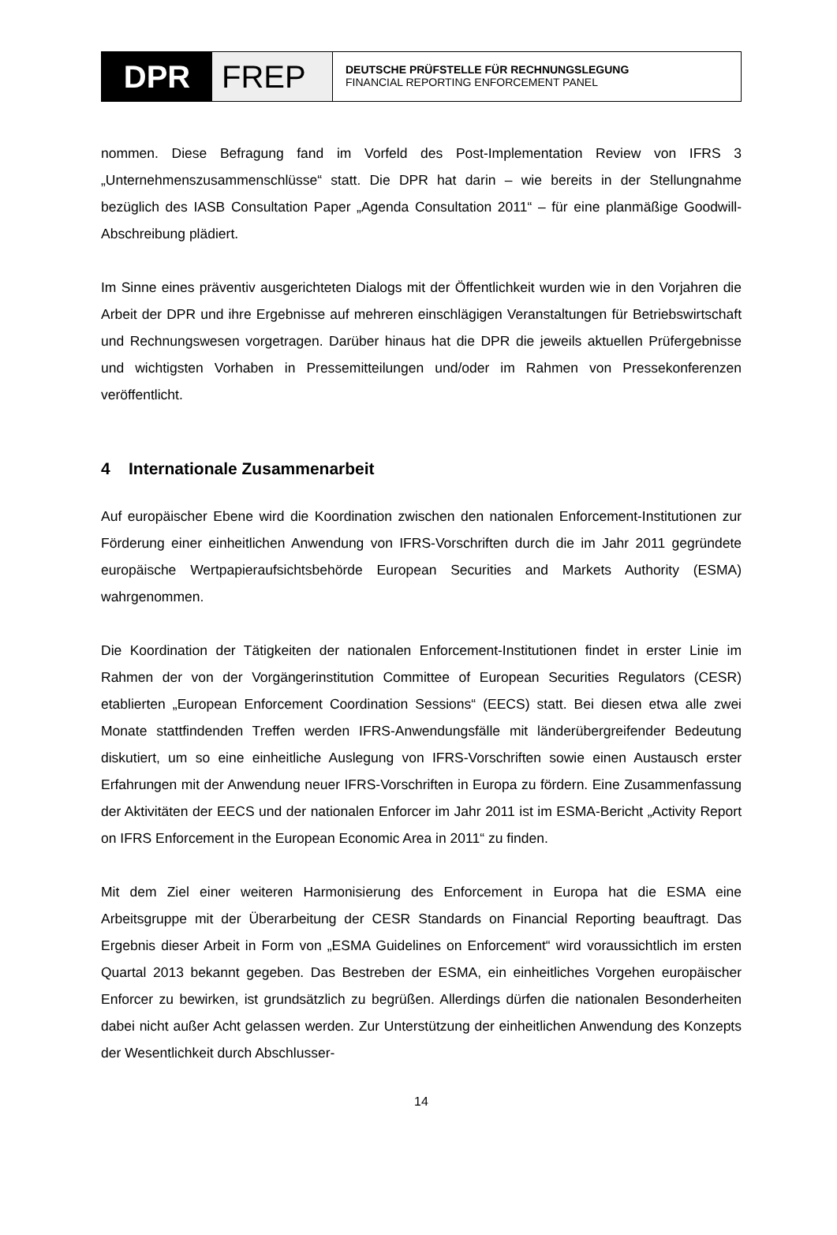DPR FREP
DEUTSCHE PRÜFSTELLE FÜR RECHNUNGSLEGUNG
FINANCIAL REPORTING ENFORCEMENT PANEL
nommen. Diese Befragung fand im Vorfeld des Post-Implementation Review von IFRS 3 „Unternehmenszusammenschlüsse“ statt. Die DPR hat darin – wie bereits in der Stellungnahme bezüglich des IASB Consultation Paper „Agenda Consultation 2011“ – für eine planmäßige Goodwill-Abschreibung plädiert.
Im Sinne eines präventiv ausgerichteten Dialogs mit der Öffentlichkeit wurden wie in den Vorjahren die Arbeit der DPR und ihre Ergebnisse auf mehreren einschlägigen Veranstaltungen für Betriebswirtschaft und Rechnungswesen vorgetragen. Darüber hinaus hat die DPR die jeweils aktuellen Prüfergebnisse und wichtigsten Vorhaben in Pressemitteilungen und/oder im Rahmen von Pressekonferenzen veröffentlicht.
4 Internationale Zusammenarbeit
Auf europäischer Ebene wird die Koordination zwischen den nationalen Enforcement-Institutionen zur Förderung einer einheitlichen Anwendung von IFRS-Vorschriften durch die im Jahr 2011 gegründete europäische Wertpapieraufsichtsbehörde European Securities and Markets Authority (ESMA) wahrgenommen.
Die Koordination der Tätigkeiten der nationalen Enforcement-Institutionen findet in erster Linie im Rahmen der von der Vorgängerinstitution Committee of European Securities Regulators (CESR) etablierten „European Enforcement Coordination Sessions“ (EECS) statt. Bei diesen etwa alle zwei Monate stattfindenden Treffen werden IFRS-Anwendungsfälle mit länderübergreifender Bedeutung diskutiert, um so eine einheitliche Auslegung von IFRS-Vorschriften sowie einen Austausch erster Erfahrungen mit der Anwendung neuer IFRS-Vorschriften in Europa zu fördern. Eine Zusammenfassung der Aktivitäten der EECS und der nationalen Enforcer im Jahr 2011 ist im ESMA-Bericht „Activity Report on IFRS Enforcement in the European Economic Area in 2011“ zu finden.
Mit dem Ziel einer weiteren Harmonisierung des Enforcement in Europa hat die ESMA eine Arbeitsgruppe mit der Überarbeitung der CESR Standards on Financial Reporting beauftragt. Das Ergebnis dieser Arbeit in Form von „ESMA Guidelines on Enforcement“ wird voraussichtlich im ersten Quartal 2013 bekannt gegeben. Das Bestreben der ESMA, ein einheitliches Vorgehen europäischer Enforcer zu bewirken, ist grundsätzlich zu begrüßen. Allerdings dürfen die nationalen Besonderheiten dabei nicht außer Acht gelassen werden. Zur Unterstützung der einheitlichen Anwendung des Konzepts der Wesentlichkeit durch Abschlusser-
14